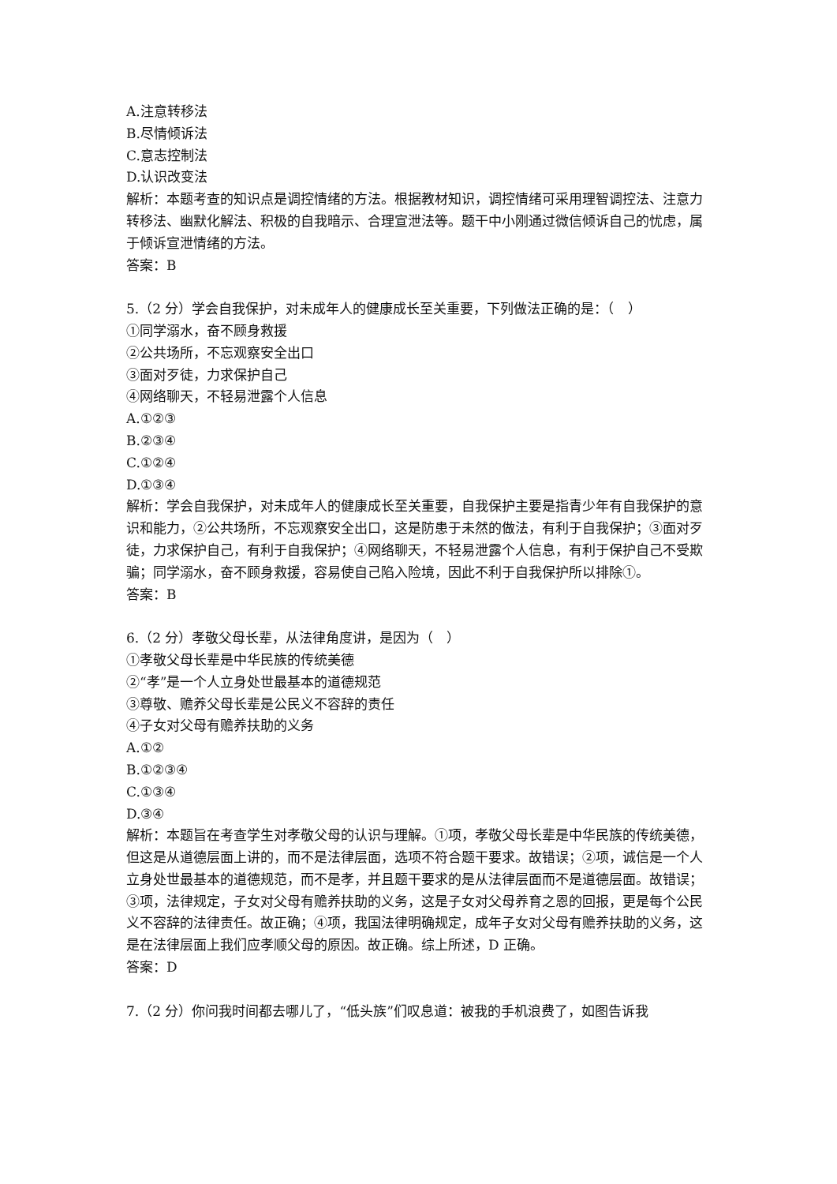A.注意转移法
B.尽情倾诉法
C.意志控制法
D.认识改变法
解析：本题考查的知识点是调控情绪的方法。根据教材知识，调控情绪可采用理智调控法、注意力转移法、幽默化解法、积极的自我暗示、合理宣泄法等。题干中小刚通过微信倾诉自己的忧虑，属于倾诉宣泄情绪的方法。
答案：B
5.（2 分）学会自我保护，对未成年人的健康成长至关重要，下列做法正确的是：（　）
①同学溺水，奋不顾身救援
②公共场所，不忘观察安全出口
③面对歹徒，力求保护自己
④网络聊天，不轻易泄露个人信息
A.①②③
B.②③④
C.①②④
D.①③④
解析：学会自我保护，对未成年人的健康成长至关重要，自我保护主要是指青少年有自我保护的意识和能力，②公共场所，不忘观察安全出口，这是防患于未然的做法，有利于自我保护；③面对歹徒，力求保护自己，有利于自我保护；④网络聊天，不轻易泄露个人信息，有利于保护自己不受欺骗；同学溺水，奋不顾身救援，容易使自己陷入险境，因此不利于自我保护所以排除①。
答案：B
6.（2 分）孝敬父母长辈，从法律角度讲，是因为（　）
①孝敬父母长辈是中华民族的传统美德
②“孝”是一个人立身处世最基本的道德规范
③尊敬、赡养父母长辈是公民义不容辞的责任
④子女对父母有赡养扶助的义务
A.①②
B.①②③④
C.①③④
D.③④
解析：本题旨在考查学生对孝敬父母的认识与理解。①项，孝敬父母长辈是中华民族的传统美德，但这是从道德层面上讲的，而不是法律层面，选项不符合题干要求。故错误；②项，诚信是一个人立身处世最基本的道德规范，而不是孝，并且题干要求的是从法律层面而不是道德层面。故错误；③项，法律规定，子女对父母有赡养扶助的义务，这是子女对父母养育之恩的回报，更是每个公民义不容辞的法律责任。故正确；④项，我国法律明确规定，成年子女对父母有赡养扶助的义务，这是在法律层面上我们应孝顺父母的原因。故正确。综上所述，D 正确。
答案：D
7.（2 分）你问我时间都去哪儿了，“低头族”们叹息道：被我的手机浪费了，如图告诉我